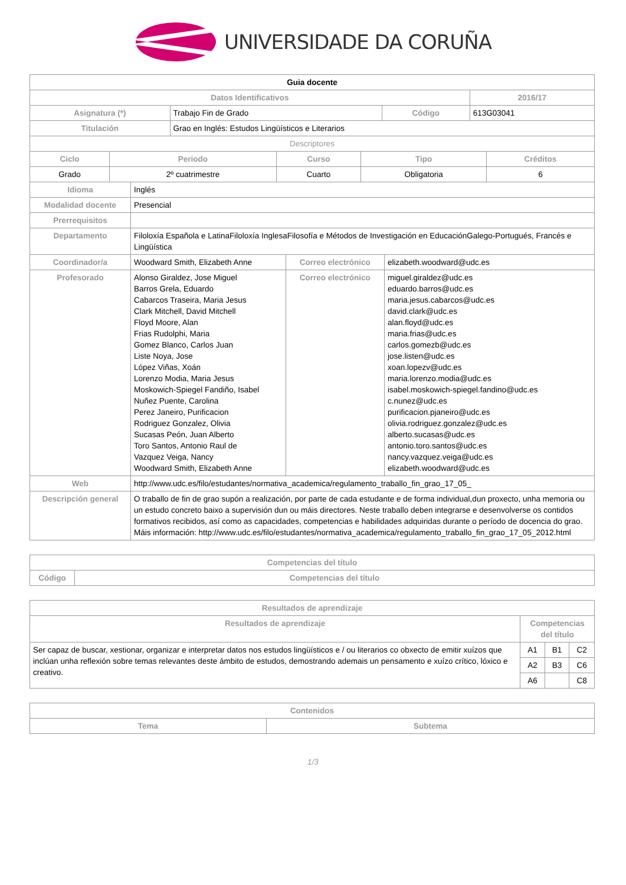UNIVERSIDADE DA CORUÑA
| Guia docente | | | |
| Datos Identificativos | | | 2016/17 |
| Asignatura (*) | Trabajo Fin de Grado | Código | 613G03041 |
| Titulación | Grao en Inglés: Estudos Lingüísticos e Literarios | | |
| Descriptores | | | |
| Ciclo | Periodo | Curso | Tipo | Créditos |
| --- | --- | --- | --- | --- |
| Grado | 2º cuatrimestre | Cuarto | Obligatoria | 6 |
| Idioma | Inglés | | |
| Modalidad docente | Presencial | | |
| Prerrequisitos | | | |
| Departamento | Filoloxía Española e LatinaFiloloxía InglesaFilosofía e Métodos de Investigación en EducaciónGalego-Portugués, Francés e Lingüística | | |
| Coordinador/a | Woodward Smith, Elizabeth Anne | Correo electrónico | elizabeth.woodward@udc.es |
| Profesorado | Alonso Giraldez, Jose Miguel Barros Grela, Eduardo Cabarcos Traseira, Maria Jesus Clark Mitchell, David Mitchell Floyd Moore, Alan Frias Rudolphi, Maria Gomez Blanco, Carlos Juan Liste Noya, Jose López Viñas, Xoán Lorenzo Modia, Maria Jesus Moskowich-Spiegel Fandiño, Isabel Nuñez Puente, Carolina Perez Janeiro, Purificacion Rodriguez Gonzalez, Olivia Sucasas Peón, Juan Alberto Toro Santos, Antonio Raul de Vazquez Veiga, Nancy Woodward Smith, Elizabeth Anne | Correo electrónico | miguel.giraldez@udc.es eduardo.barros@udc.es maria.jesus.cabarcos@udc.es david.clark@udc.es alan.floyd@udc.es maria.frias@udc.es carlos.gomezb@udc.es jose.listen@udc.es xoan.lopezv@udc.es maria.lorenzo.modia@udc.es isabel.moskowich-spiegel.fandino@udc.es c.nunez@udc.es purificacion.pjaneiro@udc.es olivia.rodriguez.gonzalez@udc.es alberto.sucasas@udc.es antonio.toro.santos@udc.es nancy.vazquez.veiga@udc.es elizabeth.woodward@udc.es |
| Web | http://www.udc.es/filo/estudantes/normativa_academica/regulamento_traballo_fin_grao_17_05_ | | |
| Descripción general | O traballo de fin de grao supón a realización, por parte de cada estudante e de forma individual,dun proxecto, unha memoria ou un estudo concreto baixo a supervisión dun ou máis directores. Neste traballo deben integrarse e desenvolverse os contidos formativos recibidos, así como as capacidades, competencias e habilidades adquiridas durante o período de docencia do grao. Máis información: http://www.udc.es/filo/estudantes/normativa_academica/regulamento_traballo_fin_grao_17_05_2012.html | | |
| Competencias del título | |
| --- | --- |
| Código | Competencias del título |
| Resultados de aprendizaje | | | |
| --- | --- | --- | --- |
| Resultados de aprendizaje | Competencias del título | | |
| Ser capaz de buscar, xestionar, organizar e interpretar datos nos estudos lingüísticos e / ou literarios co obxecto de emitir xuízos que inclúan unha reflexión sobre temas relevantes deste ámbito de estudos, demostrando ademais un pensamento e xuízo crítico, lóxico e creativo. | A1 | B1 | C2 |
| | A2 | B3 | C6 |
| | A6 | | C8 |
| Contenidos | |
| --- | --- |
| Tema | Subtema |
1/3